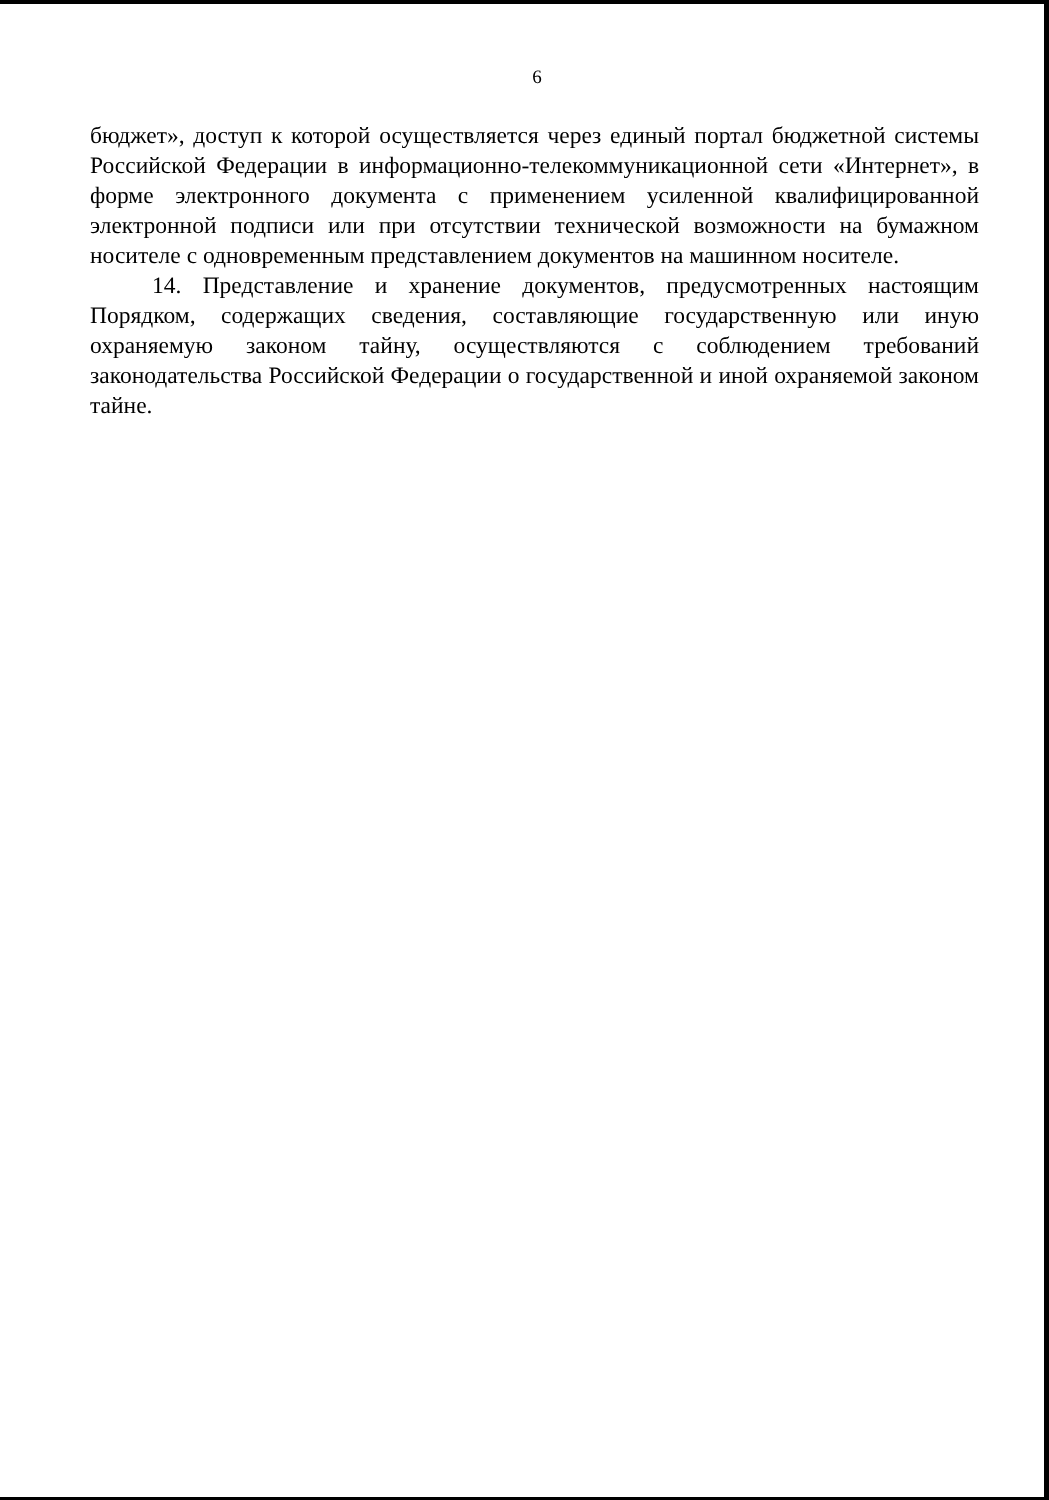6
бюджет», доступ к которой осуществляется через единый портал бюджетной системы Российской Федерации в информационно-телекоммуникационной сети «Интернет», в форме электронного документа с применением усиленной квалифицированной электронной подписи или при отсутствии технической возможности на бумажном носителе с одновременным представлением документов на машинном носителе.
14. Представление и хранение документов, предусмотренных настоящим Порядком, содержащих сведения, составляющие государственную или иную охраняемую законом тайну, осуществляются с соблюдением требований законодательства Российской Федерации о государственной и иной охраняемой законом тайне.